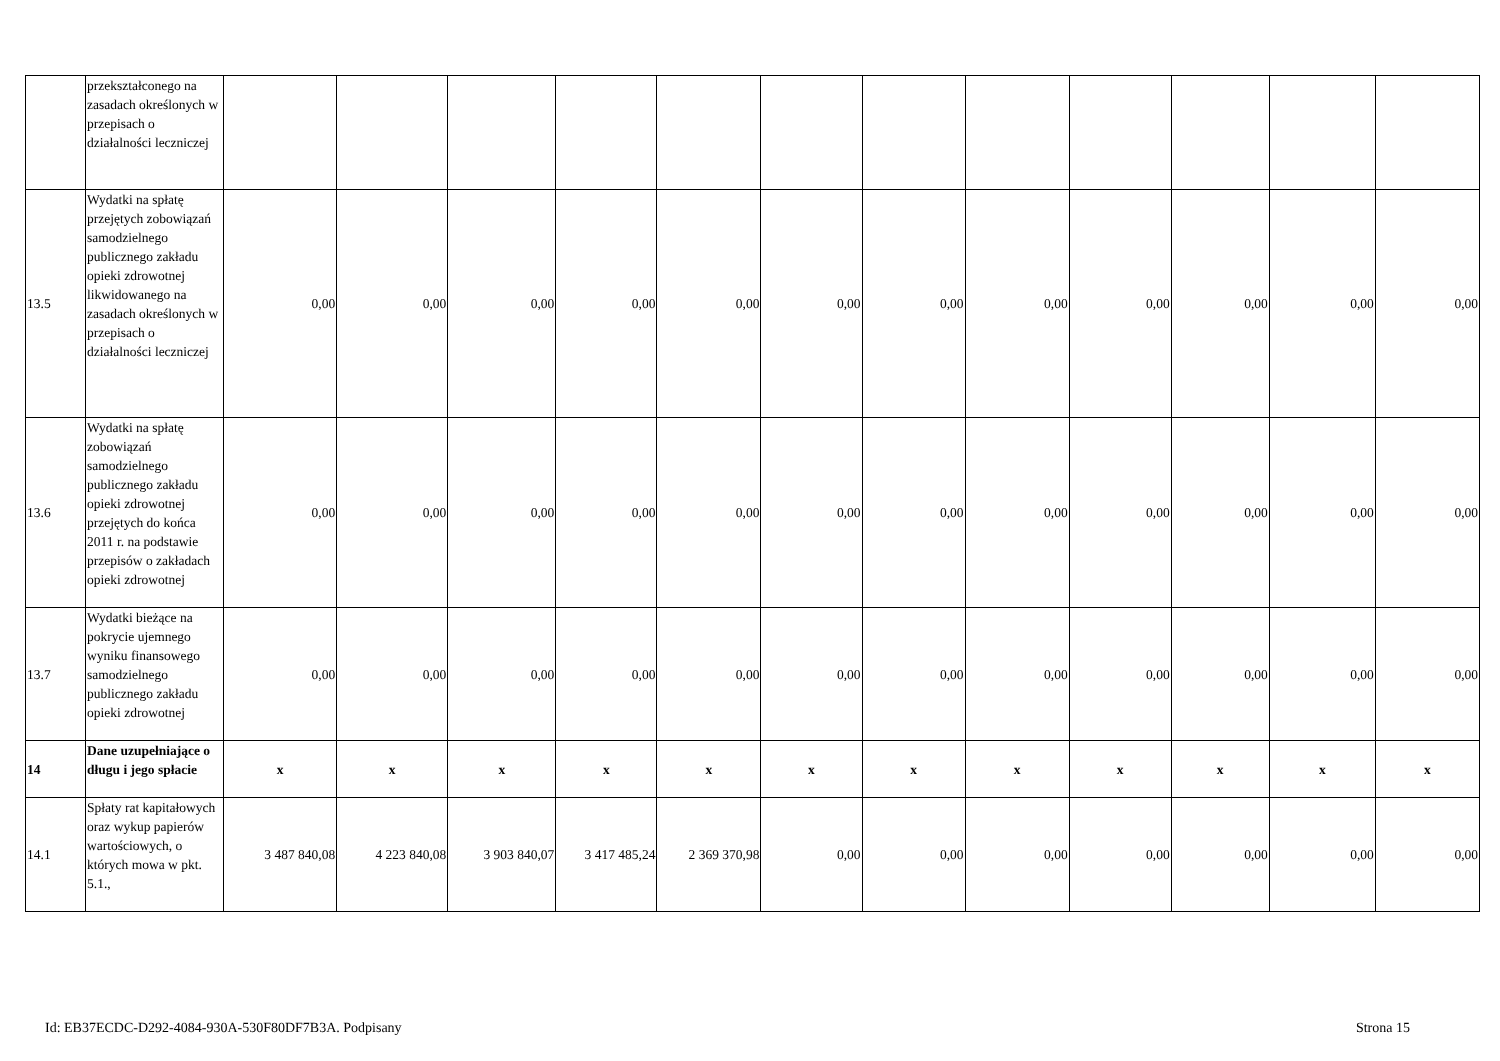| | przekształconego na zasadach określonych w przepisach o działalności leczniczej | | | | | | | | | | | | |
| 13.5 | Wydatki na spłatę przejętych zobowiązań samodzielnego publicznego zakładu opieki zdrowotnej likwidowanego na zasadach określonych w przepisach o działalności leczniczej | 0,00 | 0,00 | 0,00 | 0,00 | 0,00 | 0,00 | 0,00 | 0,00 | 0,00 | 0,00 | 0,00 | 0,00 |
| 13.6 | Wydatki na spłatę zobowiązań samodzielnego publicznego zakładu opieki zdrowotnej przejętych do końca 2011 r. na podstawie przepisów o zakładach opieki zdrowotnej | 0,00 | 0,00 | 0,00 | 0,00 | 0,00 | 0,00 | 0,00 | 0,00 | 0,00 | 0,00 | 0,00 | 0,00 |
| 13.7 | Wydatki bieżące na pokrycie ujemnego wyniku finansowego samodzielnego publicznego zakładu opieki zdrowotnej | 0,00 | 0,00 | 0,00 | 0,00 | 0,00 | 0,00 | 0,00 | 0,00 | 0,00 | 0,00 | 0,00 | 0,00 |
| 14 | Dane uzupełniające o długu i jego spłacie | x | x | x | x | x | x | x | x | x | x | x | x |
| 14.1 | Spłaty rat kapitałowych oraz wykup papierów wartościowych, o których mowa w pkt. 5.1., | 3 487 840,08 | 4 223 840,08 | 3 903 840,07 | 3 417 485,24 | 2 369 370,98 | 0,00 | 0,00 | 0,00 | 0,00 | 0,00 | 0,00 | 0,00 |
Id: EB37ECDC-D292-4084-930A-530F80DF7B3A. Podpisany Strona 15